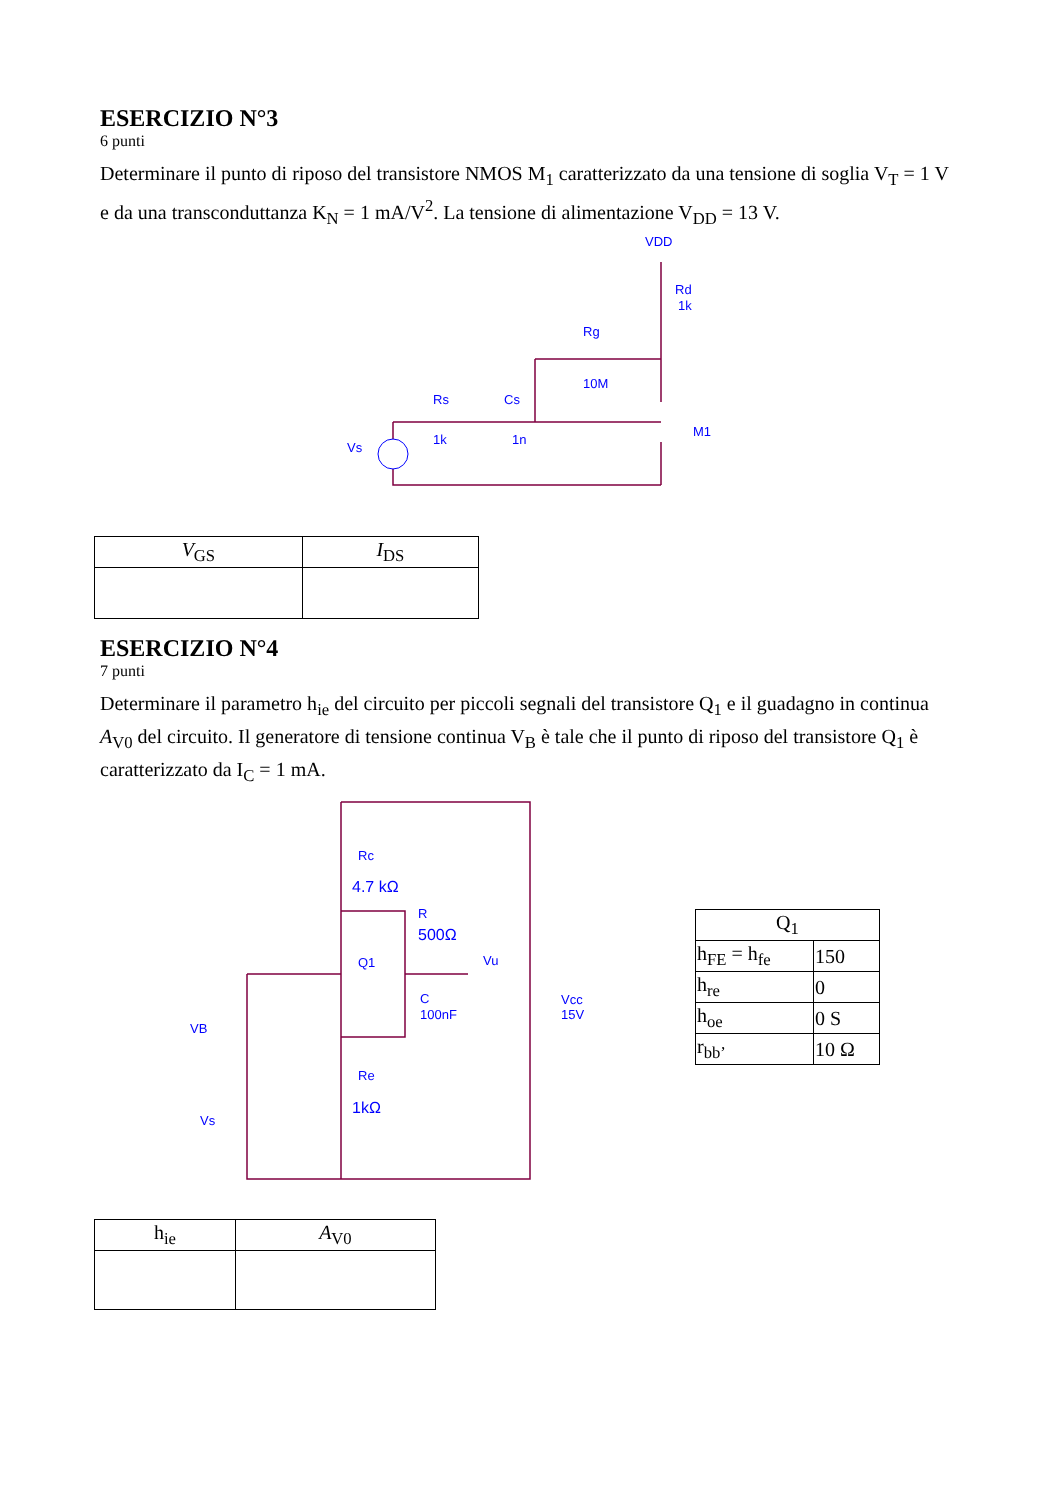ESERCIZIO N°3
6 punti
Determinare il punto di riposo del transistore NMOS M<sub>1</sub> caratterizzato da una tensione di soglia V<sub>T</sub> = 1 V e da una transconduttanza K<sub>N</sub> = 1 mA/V<sup>2</sup>. La tensione di alimentazione V<sub>DD</sub> = 13 V.
VDD
Rd
1k
Rg
10M
Rs
1k
Cs
1n
Vs
M1
| V<sub>GS</sub> | I<sub>DS</sub> |
| --- | --- |
ESERCIZIO N°4
7 punti
Determinare il parametro h<sub>ie</sub> del circuito per piccoli segnali del transistore Q<sub>1</sub> e il guadagno in continua A<sub>V0</sub> del circuito. Il generatore di tensione continua V<sub>B</sub> è tale che il punto di riposo del transistore Q<sub>1</sub> è caratterizzato da I<sub>C</sub> = 1 mA.
Rc
4.7 kΩ
R
500Ω
Q1
Vu
C
100nF
VB
Vs
Re
1kΩ
Vcc
15V
| Q<sub>1</sub> | |
| --- | --- |
| h<sub>FE</sub> = h<sub>fe</sub> | 150 |
| h<sub>re</sub> | 0 |
| h<sub>oe</sub> | 0 S |
| r<sub>bb’</sub> | 10 Ω |
| h<sub>ie</sub> | A<sub>V0</sub> |
| --- | --- |